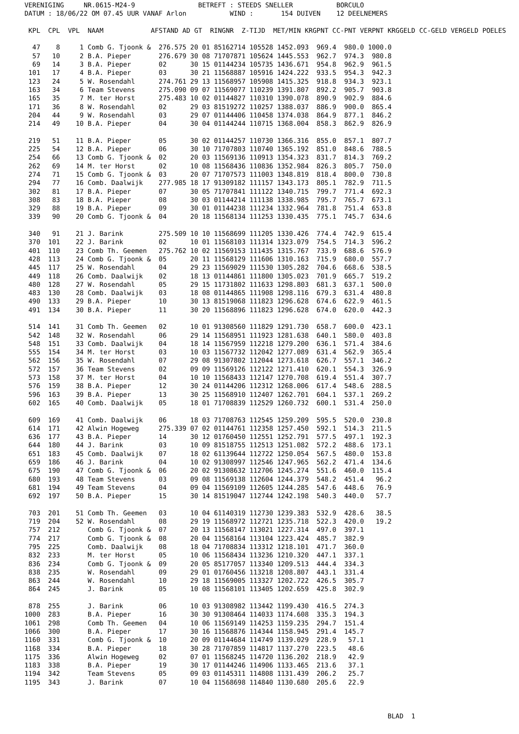VERENIGING     NR.0615-M24-9                BETREFT : STEEDS SNELLER           BORCULO
DATUM : 18/06/22 OM 07.45 UUR VANAF Arlon           WIND :       154 DUIVEN    12 DEELNEMERS

 KPL  CPL  VPL  NAAM            AFSTAND AD GT  RINGNR  Z-TIJD  MET/MIN KRGPNT CC-PNT VERPNT KRGGELD CC-GELD VERGELD POELES

  47    8     1 Comb G. Tjoonk &  276.575 20 01 85162714 105528 1452.093  969.4  980.0 1000.0
  57   10     2 B.A. Pieper       276.679 30 08 71707871 105624 1445.553  962.7  974.3  980.8
  69   14     3 B.A. Pieper       02      30 15 01144234 105735 1436.671  954.8  962.9  961.5
 101   17     4 B.A. Pieper       03      30 21 11568887 105916 1424.222  933.5  954.3  942.3
 123   24     5 W. Rosendahl      274.761 29 13 11568957 105908 1415.325  918.8  934.3  923.1
 163   34     6 Team Stevens      275.090 09 07 11569077 110239 1391.807  892.2  905.7  903.8
 165   35     7 M. ter Horst      275.483 10 02 01144827 110310 1390.078  890.9  902.9  884.6
 171   36     8 W. Rosendahl      02      29 03 81519272 110257 1388.037  886.9  900.0  865.4
 204   44     9 W. Rosendahl      03      29 07 01144406 110458 1374.038  864.9  877.1  846.2
 214   49    10 B.A. Pieper       04      30 04 01144244 110715 1368.004  858.3  862.9  826.9

 219   51    11 B.A. Pieper       05      30 02 01144257 110730 1366.316  855.0  857.1  807.7
 225   54    12 B.A. Pieper       06      30 10 71707803 110740 1365.192  851.0  848.6  788.5
 254   66    13 Comb G. Tjoonk &  02      20 03 11569136 110913 1354.323  831.7  814.3  769.2
 262   69    14 M. ter Horst      02      10 08 11568436 110836 1352.984  826.3  805.7  750.0
 274   71    15 Comb G. Tjoonk &  03      20 07 71707573 111003 1348.819  818.4  800.0  730.8
 294   77    16 Comb. Daalwijk    277.985 18 17 91309182 111157 1343.173  805.1  782.9  711.5
 302   81    17 B.A. Pieper       07      30 05 71707841 111122 1340.715  799.7  771.4  692.3
 308   83    18 B.A. Pieper       08      30 03 01144214 111138 1338.985  795.7  765.7  673.1
 329   88    19 B.A. Pieper       09      30 01 01144238 111234 1332.964  781.8  751.4  653.8
 339   90    20 Comb G. Tjoonk &  04      20 18 11568134 111253 1330.435  775.1  745.7  634.6

 340   91    21 J. Barink         275.509 10 10 11568699 111205 1330.426  774.4  742.9  615.4
 370  101    22 J. Barink         02      10 01 11568103 111314 1323.079  754.5  714.3  596.2
 401  110    23 Comb Th. Geemen   275.762 10 02 11569153 111435 1315.767  733.9  688.6  576.9
 428  113    24 Comb G. Tjoonk &  05      20 11 11568129 111606 1310.163  715.9  680.0  557.7
 445  117    25 W. Rosendahl      04      29 23 11569029 111530 1305.282  704.6  668.6  538.5
 449  118    26 Comb. Daalwijk    02      18 13 01144861 111800 1305.023  701.9  665.7  519.2
 480  128    27 W. Rosendahl      05      29 15 11731802 111633 1298.803  681.3  637.1  500.0
 483  130    28 Comb. Daalwijk    03      18 08 01144865 111908 1298.116  679.3  631.4  480.8
 490  133    29 B.A. Pieper       10      30 13 81519068 111823 1296.628  674.6  622.9  461.5
 491  134    30 B.A. Pieper       11      30 20 11568896 111823 1296.628  674.0  620.0  442.3

 514  141    31 Comb Th. Geemen   02      10 01 91308560 111829 1291.730  658.7  600.0  423.1
 542  148    32 W. Rosendahl      06      29 14 11568951 111923 1281.638  640.1  580.0  403.8
 548  151    33 Comb. Daalwijk    04      18 14 11567959 112218 1279.200  636.1  571.4  384.6
 555  154    34 M. ter Horst      03      10 03 11567732 112042 1277.089  631.4  562.9  365.4
 562  156    35 W. Rosendahl      07      29 08 91307802 112044 1273.618  626.7  557.1  346.2
 572  157    36 Team Stevens      02      09 09 11569126 112122 1271.410  620.1  554.3  326.9
 573  158    37 M. ter Horst      04      10 10 11568433 112147 1270.708  619.4  551.4  307.7
 576  159    38 B.A. Pieper       12      30 24 01144206 112312 1268.006  617.4  548.6  288.5
 596  163    39 B.A. Pieper       13      30 25 11568910 112407 1262.701  604.1  537.1  269.2
 602  165    40 Comb. Daalwijk    05      18 01 71708839 112529 1260.732  600.1  531.4  250.0

 609  169    41 Comb. Daalwijk    06      18 03 71708763 112545 1259.209  595.5  520.0  230.8
 614  171    42 Alwin Hogeweg     275.339 07 02 01144761 112358 1257.450  592.1  514.3  211.5
 636  177    43 B.A. Pieper       14      30 12 01760450 112551 1252.791  577.5  497.1  192.3
 644  180    44 J. Barink         03      10 09 81518755 112513 1251.082  572.2  488.6  173.1
 651  183    45 Comb. Daalwijk    07      18 02 61139644 112722 1250.054  567.5  480.0  153.8
 659  186    46 J. Barink         04      10 02 91308997 112546 1247.965  562.2  471.4  134.6
 675  190    47 Comb G. Tjoonk &  06      20 02 91308632 112706 1245.274  551.6  460.0  115.4
 680  193    48 Team Stevens      03      09 08 11569138 112604 1244.379  548.2  451.4   96.2
 681  194    49 Team Stevens      04      09 04 11569109 112605 1244.285  547.6  448.6   76.9
 692  197    50 B.A. Pieper       15      30 14 81519047 112744 1242.198  540.3  440.0   57.7

 703  201    51 Comb Th. Geemen   03      10 04 61140319 112730 1239.383  532.9  428.6   38.5
 719  204    52 W. Rosendahl      08      29 19 11568972 112721 1235.718  522.3  420.0   19.2
 757  212       Comb G. Tjoonk &  07      20 13 11568147 113021 1227.314  497.0  397.1
 774  217       Comb G. Tjoonk &  08      20 04 11568164 113104 1223.424  485.7  382.9
 795  225       Comb. Daalwijk    08      18 04 71708834 113312 1218.101  471.7  360.0
 832  233       M. ter Horst      05      10 06 11568434 113236 1210.320  447.1  337.1
 836  234       Comb G. Tjoonk &  09      20 05 85177057 113340 1209.513  444.4  334.3
 838  235       W. Rosendahl      09      29 01 01760456 113218 1208.807  443.1  331.4
 863  244       W. Rosendahl      10      29 18 11569005 113327 1202.722  426.5  305.7
 864  245       J. Barink         05      10 08 11568101 113405 1202.659  425.8  302.9

 878  255       J. Barink         06      10 03 91308982 113442 1199.430  416.5  274.3
1000  283       B.A. Pieper       16      30 30 91308464 114033 1174.608  335.3  194.3
1061  298       Comb Th. Geemen   04      10 06 11569149 114253 1159.235  294.7  151.4
1066  300       B.A. Pieper       17      30 16 11568876 114344 1158.945  291.4  145.7
1160  331       Comb G. Tjoonk &  10      20 09 01144684 114749 1139.029  228.9   57.1
1168  334       B.A. Pieper       18      30 28 71707859 114817 1137.270  223.5   48.6
1175  336       Alwin Hogeweg     02      07 01 11568245 114720 1136.202  218.9   42.9
1183  338       B.A. Pieper       19      30 17 01144246 114906 1133.465  213.6   37.1
1194  342       Team Stevens      05      09 03 01145311 114808 1131.439  206.2   25.7
1195  343       J. Barink         07      10 04 11568698 114840 1130.680  205.6   22.9



                                                                                            BLAD  1